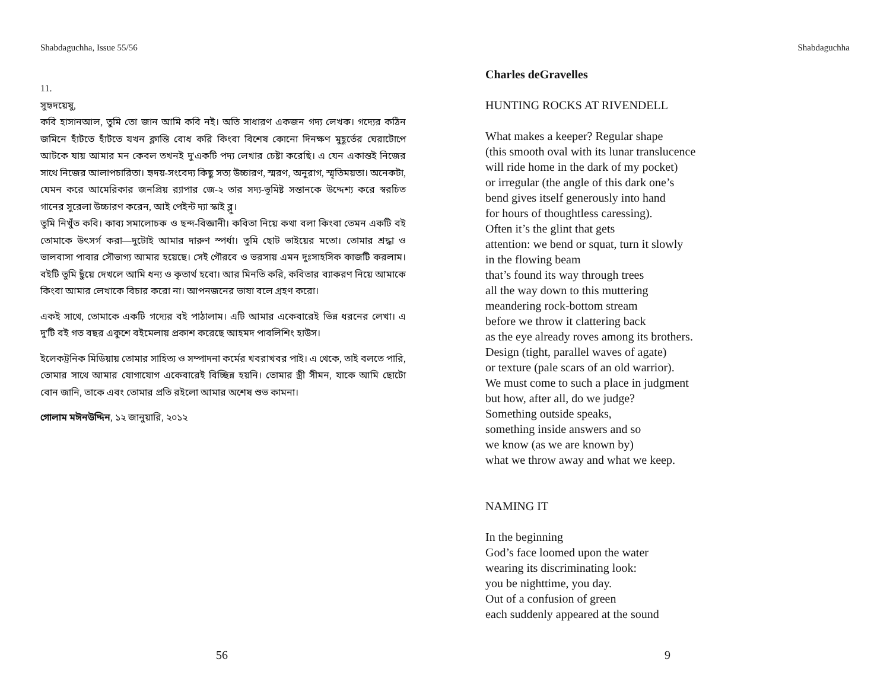Shabdaguchha, Issue 55/56
11.
সুহৃদয়েষু,
কবি হাসানআল, তুমি তো জান আমি কবি নই। অতি সাধারণ একজন গদ্য লেখক। গদ্যের কঠিন জমিনে হাঁটতে হাঁটতে যখন ক্লান্তি বোধ করি কিংবা বিশেষ কোনো দিনক্ষণ মুহূর্তের ঘেরাটোপে আটকে যায় আমার মন কেবল তখনই দু'একটি পদ্য লেখার চেষ্টা করেছি। এ যেন একান্তই নিজের সাথে নিজের আলাপচারিতা। হৃদয়-সংবেদ্য কিছু সত্য উচ্চারণ, স্মরণ, অনুরাগ, স্মৃতিময়তা। অনেকটা, যেমন করে আমেরিকার জনপ্রিয় র‌্যাপার জে-২ তার সদ্য-ভূমিষ্ট সন্তানকে উদ্দেশ্য করে স্বরচিত গানের সুরেলা উচ্চারণ করেন, আই পেইন্ট দ্যা স্কাই ব্লু।
তুমি নিখুঁত কবি। কাব্য সমালোচক ও ছন্দ-বিজ্ঞানী। কবিতা নিয়ে কথা বলা কিংবা তেমন একটি বই তোমাকে উৎসর্গ করা—দুটোই আমার দারুণ স্পর্ধা। তুমি ছোট ভাইয়ের মতো। তোমার শ্রদ্ধা ও ভালবাসা পাবার সৌভাগ্য আমার হয়েছে। সেই গৌরবে ও ভরসায় এমন দুঃসাহসিক কাজটি করলাম। বইটি তুমি ছুঁয়ে দেখলে আমি ধন্য ও কৃতার্থ হবো। আর মিনতি করি, কবিতার ব্যাকরণ নিয়ে আমাকে কিংবা আমার লেখাকে বিচার করো না। আপনজনের ভাষা বলে গ্রহণ করো।
একই সাথে, তোমাকে একটি গদ্যের বই পাঠালাম। এটি আমার একেবারেই ভিন্ন ধরনের লেখা। এ দু'টি বই গত বছর একুশে বইমেলায় প্রকাশ করেছে আহমদ পাবলিশিং হাউস।
ইলেকট্রনিক মিডিয়ায় তোমার সাহিত্য ও সম্পাদনা কর্মের খবরাখবর পাই। এ থেকে, তাই বলতে পারি, তোমার সাথে আমার যোগাযোগ একেবারেই বিচ্ছিন্ন হয়নি। তোমার স্ত্রী সীমন, যাকে আমি ছোটো বোন জানি, তাকে এবং তোমার প্রতি রইলো আমার অশেষ শুভ কামনা।
গোলাম মঈনউদ্দিন, ১২ জানুয়ারি, ২০১২
56
Shabdaguchha
Charles deGravelles
HUNTING ROCKS AT RIVENDELL
What makes a keeper? Regular shape
(this smooth oval with its lunar translucence
will ride home in the dark of my pocket)
or irregular (the angle of this dark one’s
bend gives itself generously into hand
for hours of thoughtless caressing).
Often it’s the glint that gets
attention: we bend or squat, turn it slowly
in the flowing beam
that’s found its way through trees
all the way down to this muttering
meandering rock-bottom stream
before we throw it clattering back
as the eye already roves among its brothers.
Design (tight, parallel waves of agate)
or texture (pale scars of an old warrior).
We must come to such a place in judgment
but how, after all, do we judge?
Something outside speaks,
something inside answers and so
we know (as we are known by)
what we throw away and what we keep.
NAMING IT
In the beginning
God’s face loomed upon the water
wearing its discriminating look:
you be nighttime, you day.
Out of a confusion of green
each suddenly appeared at the sound
9